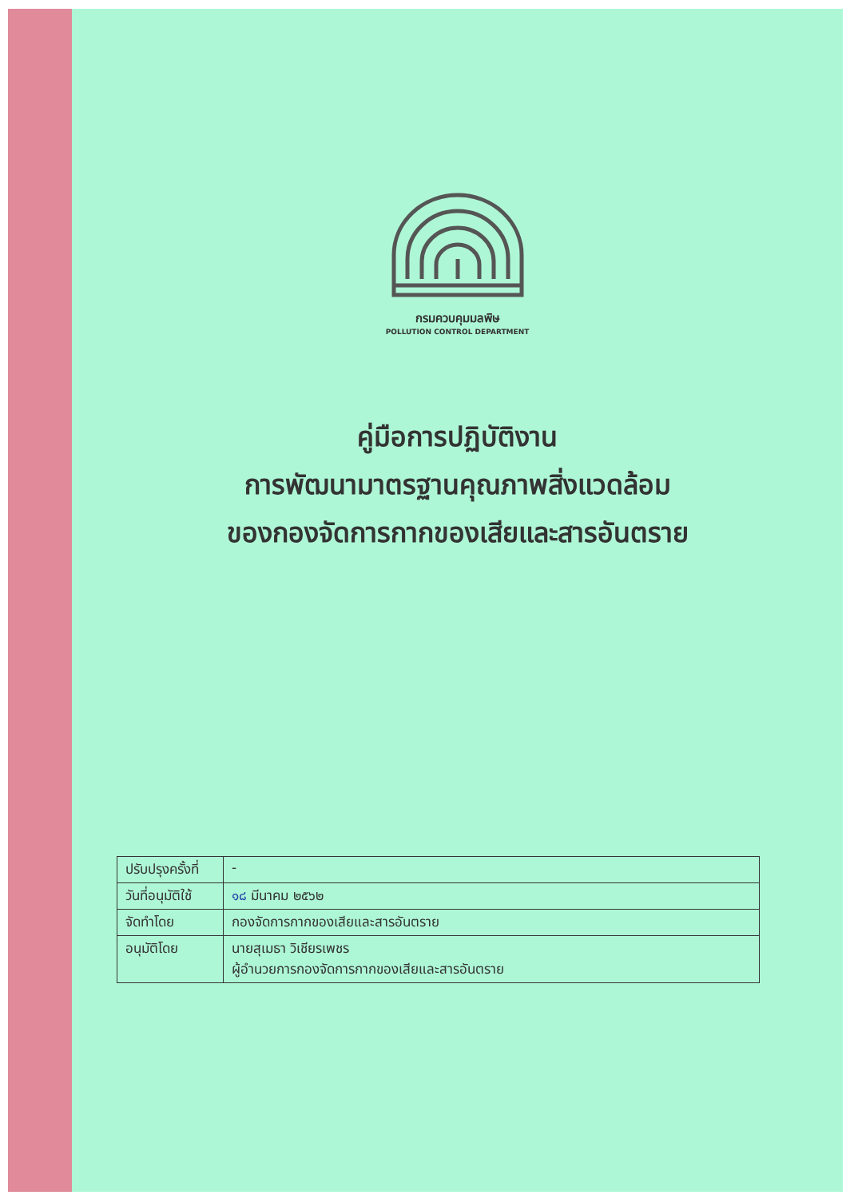กรมควบคุมมลพิษ
POLLUTION CONTROL DEPARTMENT
คู่มือการปฏิบัติงาน
การพัฒนามาตรฐานคุณภาพสิ่งแวดล้อม
ของกองจัดการกากของเสียและสารอันตราย
| ปรับปรุงครั้งที่ | - |
| วันที่อนุมัติใช้ | ๑๘ มีนาคม ๒๕๖๒ |
| จัดทำโดย | กองจัดการกากของเสียและสารอันตราย |
| อนุมัติโดย | นายสุเมธา วิเชียรเพชร ผู้อำนวยการกองจัดการกากของเสียและสารอันตราย |